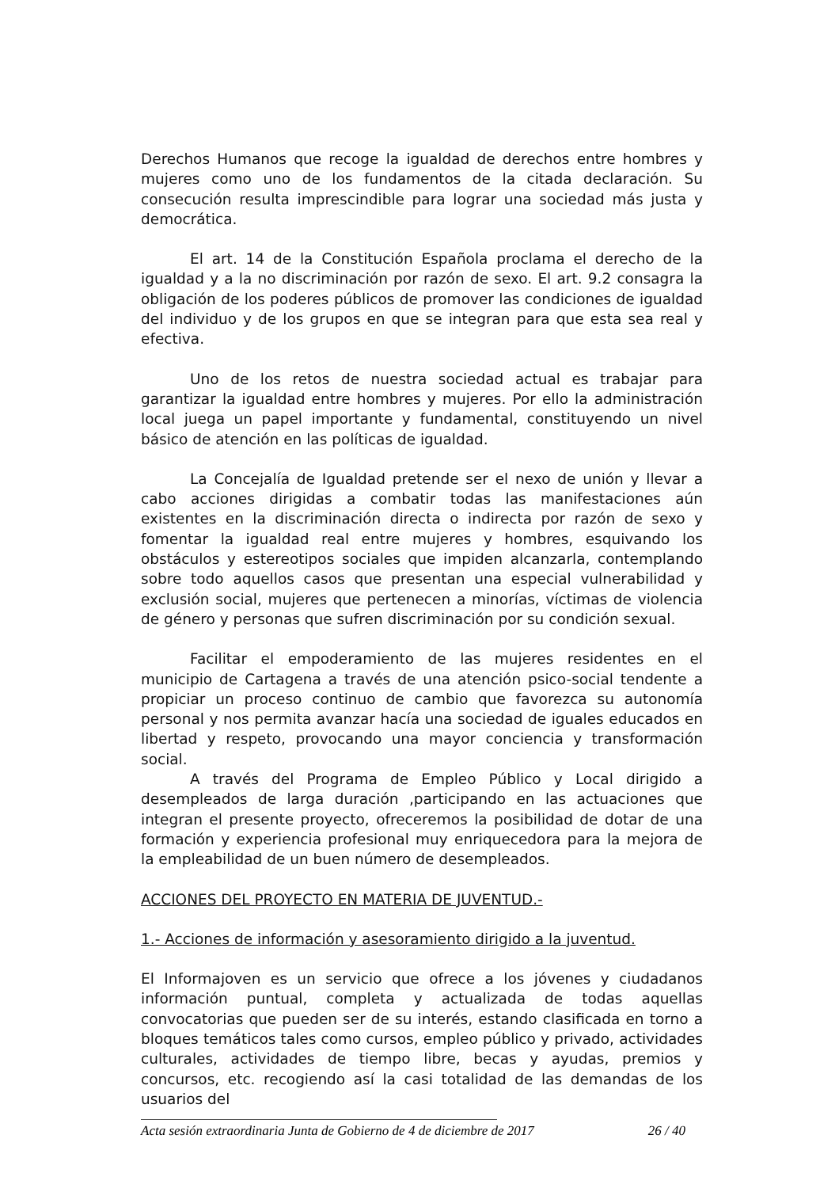Derechos Humanos que recoge la igualdad de derechos entre hombres y mujeres como uno de los fundamentos de la citada declaración. Su consecución resulta imprescindible para lograr una sociedad más justa y democrática.
El art. 14 de la Constitución Española proclama el derecho de la igualdad y a la no discriminación por razón de sexo. El art. 9.2 consagra la obligación de los poderes públicos de promover las condiciones de igualdad del individuo y de los grupos en que se integran para que esta sea real y efectiva.
Uno de los retos de nuestra sociedad actual es trabajar para garantizar la igualdad entre hombres y mujeres. Por ello la administración local juega un papel importante y fundamental, constituyendo un nivel básico de atención en las políticas de igualdad.
La Concejalía de Igualdad pretende ser el nexo de unión y llevar a cabo acciones dirigidas a combatir todas las manifestaciones aún existentes en la discriminación directa o indirecta por razón de sexo y fomentar la igualdad real entre mujeres y hombres, esquivando los obstáculos y estereotipos sociales que impiden alcanzarla, contemplando sobre todo aquellos casos que presentan una especial vulnerabilidad y exclusión social, mujeres que pertenecen a minorías, víctimas de violencia de género y personas que sufren discriminación por su condición sexual.
Facilitar el empoderamiento de las mujeres residentes en el municipio de Cartagena a través de una atención psico-social tendente a propiciar un proceso continuo de cambio que favorezca su autonomía personal y nos permita avanzar hacía una sociedad de iguales educados en libertad y respeto, provocando una mayor conciencia y transformación social.
A través del Programa de Empleo Público y Local dirigido a desempleados de larga duración ,participando en las actuaciones que integran el presente proyecto, ofreceremos la posibilidad de dotar de una formación y experiencia profesional muy enriquecedora para la mejora de la empleabilidad de un buen número de desempleados.
ACCIONES DEL PROYECTO EN MATERIA DE JUVENTUD.-
1.- Acciones de información y asesoramiento dirigido a la juventud.
El Informajoven es un servicio que ofrece a los jóvenes y ciudadanos información puntual, completa y actualizada de todas aquellas convocatorias que pueden ser de su interés, estando clasificada en torno a bloques temáticos tales como cursos, empleo público y privado, actividades culturales, actividades de tiempo libre, becas y ayudas, premios y concursos, etc. recogiendo así la casi totalidad de las demandas de los usuarios del
Acta sesión extraordinaria Junta de Gobierno de 4 de diciembre de 2017 26 / 40